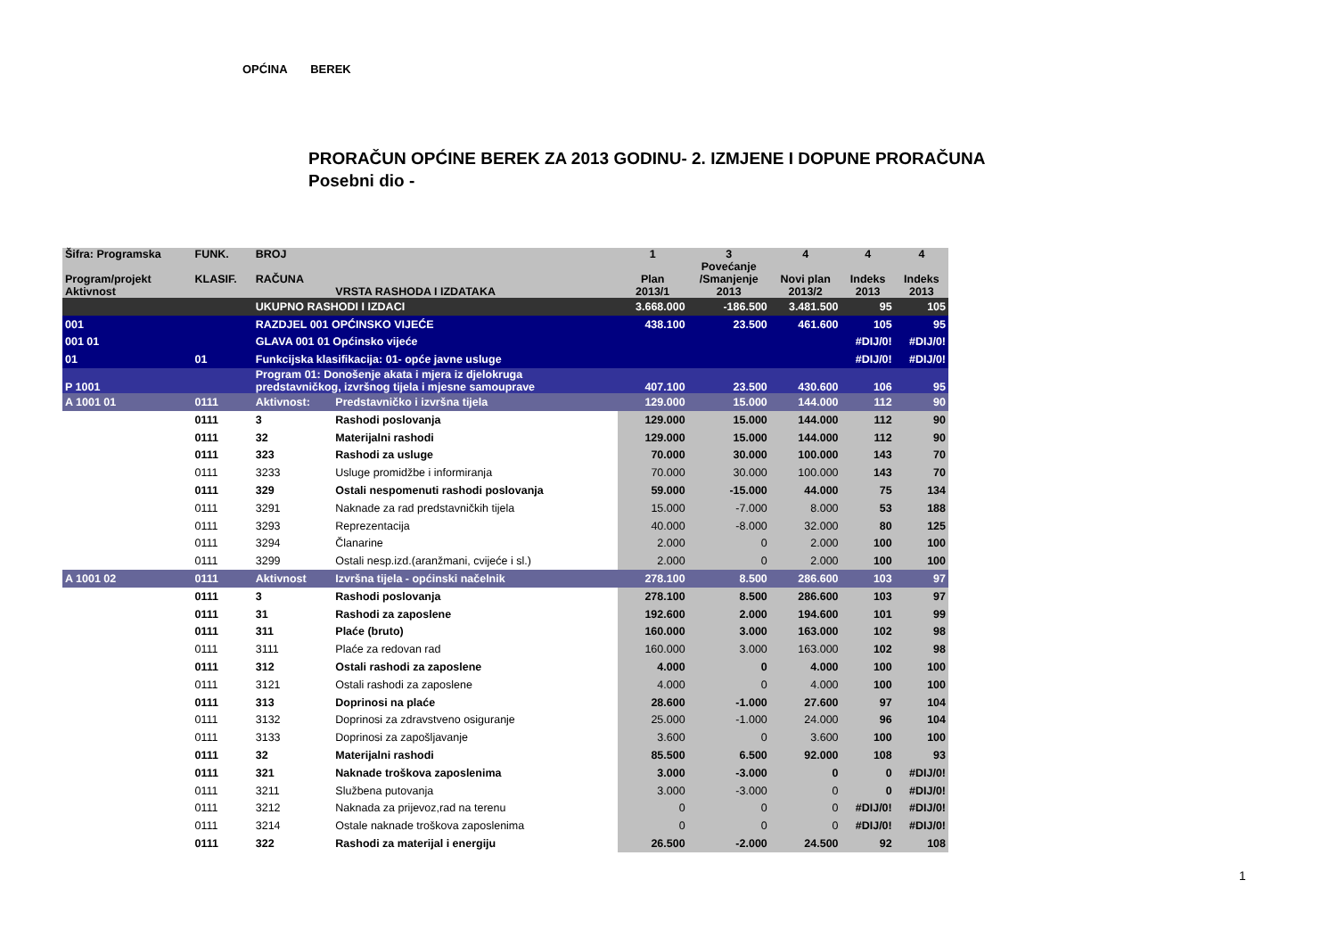OPĆINA BEREK
PRORAČUN OPĆINE BEREK ZA 2013 GODINU- 2. IZMJENE I DOPUNE PRORAČUNA
Posebni dio -
| Šifra: Programska Program/projekt Aktivnost | FUNK. KLASIF. | BROJ RAČUNA | VRSTA RASHODA I IZDATAKA | 1 Plan 2013/1 | 3 Povećanje /Smanjenje 2013 | 4 Novi plan 2013/2 | 4 Indeks 2013 | 4 Indeks 2013 |
| --- | --- | --- | --- | --- | --- | --- | --- | --- |
| | | UKUPNO RASHODI I IZDACI | | 3.668.000 | -186.500 | 3.481.500 | 95 | 105 |
| 001 | | RAZDJEL 001 OPĆINSKO VIJEĆE | | 438.100 | 23.500 | 461.600 | 105 | 95 |
| 001 01 | | GLAVA 001 01 Općinsko vijeće | | | | | #DIJ/0! | #DIJ/0! |
| 01 | 01 | Funkcijska klasifikacija: 01- opće javne usluge | | | | | #DIJ/0! | #DIJ/0! |
| P 1001 | | Program 01: Donošenje akata i mjera iz djelokruga predstavničkog, izvršnog tijela i mjesne samouprave | | 407.100 | 23.500 | 430.600 | 106 | 95 |
| A 1001 01 | 0111 | Aktivnost: | Predstavničko i izvršna tijela | 129.000 | 15.000 | 144.000 | 112 | 90 |
| | 0111 | 3 | Rashodi poslovanja | 129.000 | 15.000 | 144.000 | 112 | 90 |
| | 0111 | 32 | Materijalni rashodi | 129.000 | 15.000 | 144.000 | 112 | 90 |
| | 0111 | 323 | Rashodi za usluge | 70.000 | 30.000 | 100.000 | 143 | 70 |
| | 0111 | 3233 | Usluge promidžbe i informiranja | 70.000 | 30.000 | 100.000 | 143 | 70 |
| | 0111 | 329 | Ostali nespomenuti rashodi poslovanja | 59.000 | -15.000 | 44.000 | 75 | 134 |
| | 0111 | 3291 | Naknade za rad predstavničkih tijela | 15.000 | -7.000 | 8.000 | 53 | 188 |
| | 0111 | 3293 | Reprezentacija | 40.000 | -8.000 | 32.000 | 80 | 125 |
| | 0111 | 3294 | Članarine | 2.000 | 0 | 2.000 | 100 | 100 |
| | 0111 | 3299 | Ostali nesp.izd.(aranžmani, cvijeće i sl.) | 2.000 | 0 | 2.000 | 100 | 100 |
| A 1001 02 | 0111 | Aktivnost | Izvršna tijela - općinski načelnik | 278.100 | 8.500 | 286.600 | 103 | 97 |
| | 0111 | 3 | Rashodi poslovanja | 278.100 | 8.500 | 286.600 | 103 | 97 |
| | 0111 | 31 | Rashodi za zaposlene | 192.600 | 2.000 | 194.600 | 101 | 99 |
| | 0111 | 311 | Plaće (bruto) | 160.000 | 3.000 | 163.000 | 102 | 98 |
| | 0111 | 3111 | Plaće za redovan rad | 160.000 | 3.000 | 163.000 | 102 | 98 |
| | 0111 | 312 | Ostali rashodi za zaposlene | 4.000 | 0 | 4.000 | 100 | 100 |
| | 0111 | 3121 | Ostali rashodi za zaposlene | 4.000 | 0 | 4.000 | 100 | 100 |
| | 0111 | 313 | Doprinosi na plaće | 28.600 | -1.000 | 27.600 | 97 | 104 |
| | 0111 | 3132 | Doprinosi za zdravstveno osiguranje | 25.000 | -1.000 | 24.000 | 96 | 104 |
| | 0111 | 3133 | Doprinosi za zapošljavanje | 3.600 | 0 | 3.600 | 100 | 100 |
| | 0111 | 32 | Materijalni rashodi | 85.500 | 6.500 | 92.000 | 108 | 93 |
| | 0111 | 321 | Naknade troškova zaposlenima | 3.000 | -3.000 | 0 | 0 | #DIJ/0! |
| | 0111 | 3211 | Službena putovanja | 3.000 | -3.000 | 0 | 0 | #DIJ/0! |
| | 0111 | 3212 | Naknada za prijevoz,rad na terenu | 0 | 0 | 0 | #DIJ/0! | #DIJ/0! |
| | 0111 | 3214 | Ostale naknade troškova zaposlenima | 0 | 0 | 0 | #DIJ/0! | #DIJ/0! |
| | 0111 | 322 | Rashodi za materijal i energiju | 26.500 | -2.000 | 24.500 | 92 | 108 |
1